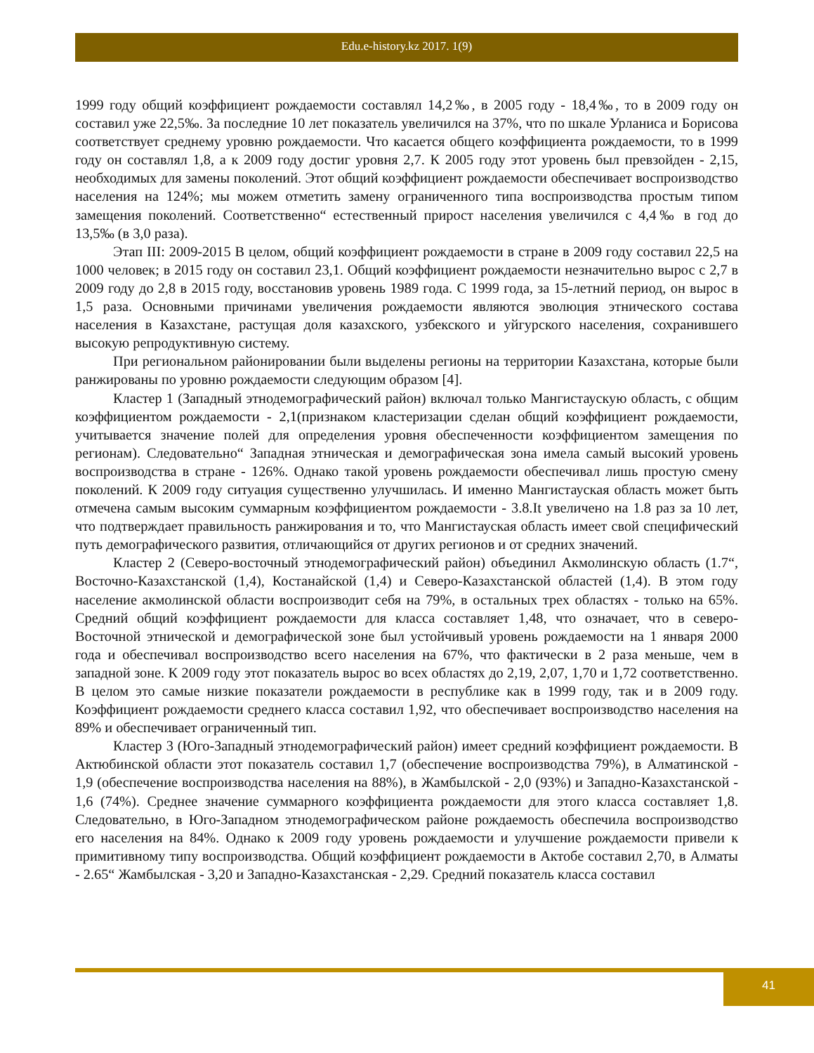Edu.e-history.kz 2017. 1(9)
1999 году общий коэффициент рождаемости составлял 14,2‰, в 2005 году - 18,4‰, то в 2009 году он составил уже 22,5‰. За последние 10 лет показатель увеличился на 37%, что по шкале Урланиса и Борисова соответствует среднему уровню рождаемости. Что касается общего коэффициента рождаемости, то в 1999 году он составлял 1,8, а к 2009 году достиг уровня 2,7. К 2005 году этот уровень был превзойден - 2,15, необходимых для замены поколений. Этот общий коэффициент рождаемости обеспечивает воспроизводство населения на 124%; мы можем отметить замену ограниченного типа воспроизводства простым типом замещения поколений. Соответственно“ естественный прирост населения увеличился с 4,4‰ в год до 13,5‰ (в 3,0 раза).
Этап III: 2009-2015 В целом, общий коэффициент рождаемости в стране в 2009 году составил 22,5 на 1000 человек; в 2015 году он составил 23,1. Общий коэффициент рождаемости незначительно вырос с 2,7 в 2009 году до 2,8 в 2015 году, восстановив уровень 1989 года. С 1999 года, за 15-летний период, он вырос в 1,5 раза. Основными причинами увеличения рождаемости являются эволюция этнического состава населения в Казахстане, растущая доля казахского, узбекского и уйгурского населения, сохранившего высокую репродуктивную систему.
При региональном районировании были выделены регионы на территории Казахстана, которые были ранжированы по уровню рождаемости следующим образом [4].
Кластер 1 (Западный этнодемографический район) включал только Мангистаускую область, с общим коэффициентом рождаемости - 2,1(признаком кластеризации сделан общий коэффициент рождаемости, учитывается значение полей для определения уровня обеспеченности коэффициентом замещения по регионам). Следовательно“ Западная этническая и демографическая зона имела самый высокий уровень воспроизводства в стране - 126%. Однако такой уровень рождаемости обеспечивал лишь простую смену поколений. К 2009 году ситуация существенно улучшилась. И именно Мангистауская область может быть отмечена самым высоким суммарным коэффициентом рождаемости - 3.8.It увеличено на 1.8 раз за 10 лет, что подтверждает правильность ранжирования и то, что Мангистауская область имеет свой специфический путь демографического развития, отличающийся от других регионов и от средних значений.
Кластер 2 (Северо-восточный этнодемографический район) объединил Акмолинскую область (1.7“, Восточно-Казахстанской (1,4), Костанайской (1,4) и Северо-Казахстанской областей (1,4). В этом году население акмолинской области воспроизводит себя на 79%, в остальных трех областях - только на 65%. Средний общий коэффициент рождаемости для класса составляет 1,48, что означает, что в северо-Восточной этнической и демографической зоне был устойчивый уровень рождаемости на 1 января 2000 года и обеспечивал воспроизводство всего населения на 67%, что фактически в 2 раза меньше, чем в западной зоне. К 2009 году этот показатель вырос во всех областях до 2,19, 2,07, 1,70 и 1,72 соответственно. В целом это самые низкие показатели рождаемости в республике как в 1999 году, так и в 2009 году. Коэффициент рождаемости среднего класса составил 1,92, что обеспечивает воспроизводство населения на 89% и обеспечивает ограниченный тип.
Кластер 3 (Юго-Западный этнодемографический район) имеет средний коэффициент рождаемости. В Актюбинской области этот показатель составил 1,7 (обеспечение воспроизводства 79%), в Алматинской - 1,9 (обеспечение воспроизводства населения на 88%), в Жамбылской - 2,0 (93%) и Западно-Казахстанской - 1,6 (74%). Среднее значение суммарного коэффициента рождаемости для этого класса составляет 1,8. Следовательно, в Юго-Западном этнодемографическом районе рождаемость обеспечила воспроизводство его населения на 84%. Однако к 2009 году уровень рождаемости и улучшение рождаемости привели к примитивному типу воспроизводства. Общий коэффициент рождаемости в Актобе составил 2,70, в Алматы - 2.65“ Жамбылская - 3,20 и Западно-Казахстанская - 2,29. Средний показатель класса составил
41